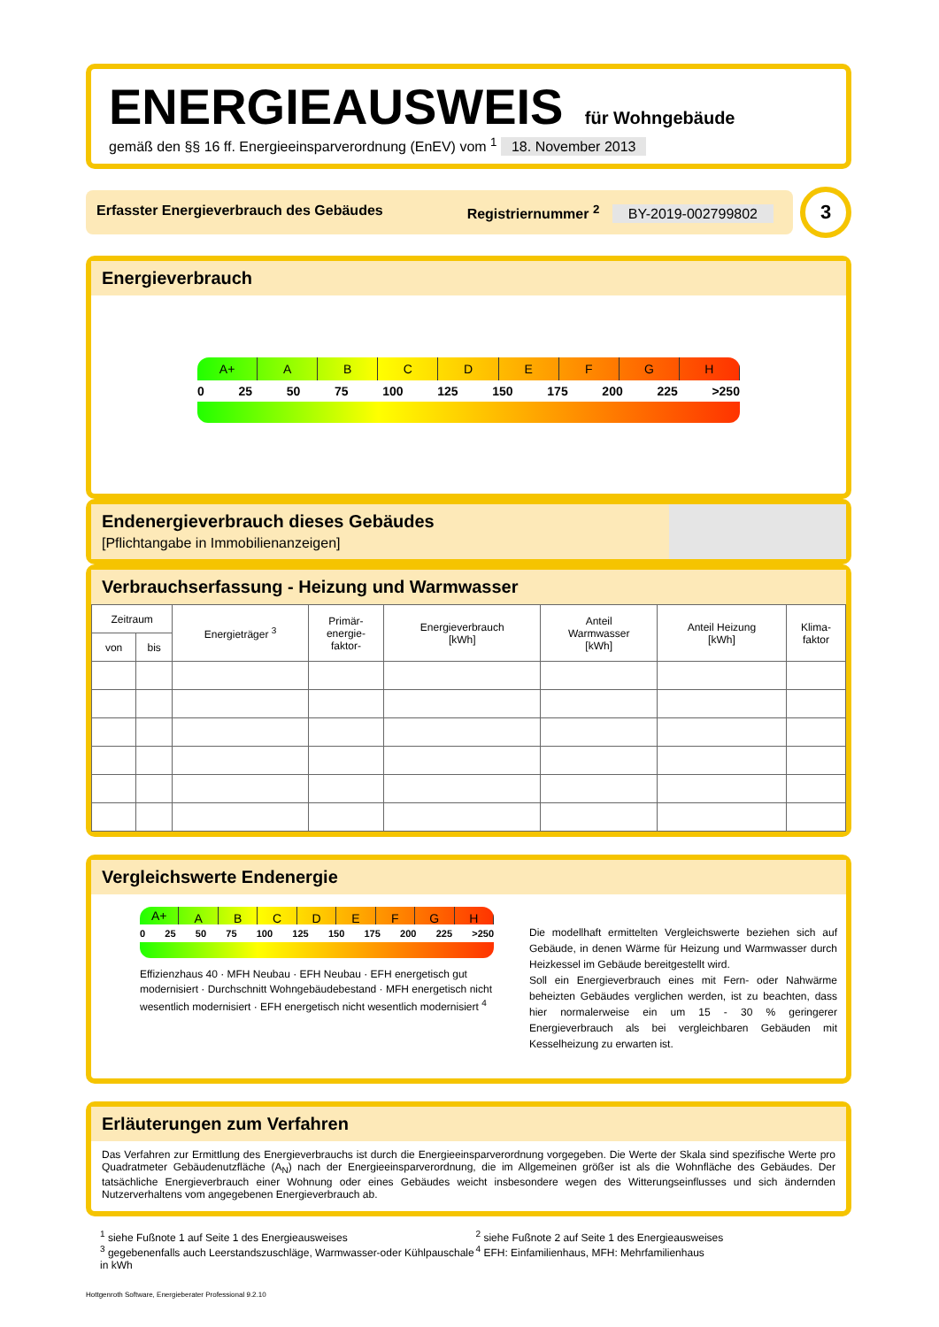ENERGIEAUSWEIS für Wohngebäude
gemäß den §§ 16 ff. Energieeinsparverordnung (EnEV) vom <sup>1</sup> 18. November 2013
Erfasster Energieverbrauch des Gebäudes Registriernummer <sup>2</sup> BY-2019-002799802
3
Energieverbrauch
A+ A B C D E F G H
0 25 50 75 100 125 150 175 200 225 >250
Endenergieverbrauch dieses Gebäudes
[Pflichtangabe in Immobilienanzeigen]
Verbrauchserfassung - Heizung und Warmwasser
| Zeitraum | | Energieträger <sup>3</sup> | Primär- energie- faktor- | Energieverbrauch [kWh] | Anteil Warmwasser [kWh] | Anteil Heizung [kWh] | Klima- faktor |
| --- | --- | --- | --- | --- | --- | --- | --- |
| von | bis | | | | | | |
Vergleichswerte Endenergie
A+
A B C D E F G H
0 25 50 75 100 125 150 175 200 225 >250
Effizienzhaus 40 · MFH Neubau · EFH Neubau · EFH energetisch gut modernisiert · Durchschnitt Wohngebäudebestand · MFH energetisch nicht wesentlich modernisiert · EFH energetisch nicht wesentlich modernisiert <sup>4</sup>
Die modellhaft ermittelten Vergleichswerte beziehen sich auf Gebäude, in denen Wärme für Heizung und Warmwasser durch Heizkessel im Gebäude bereitgestellt wird.
Soll ein Energieverbrauch eines mit Fern- oder Nahwärme beheizten Gebäudes verglichen werden, ist zu beachten, dass hier normalerweise ein um 15 - 30 % geringerer Energieverbrauch als bei vergleichbaren Gebäuden mit Kesselheizung zu erwarten ist.
Erläuterungen zum Verfahren
Das Verfahren zur Ermittlung des Energieverbrauchs ist durch die Energieeinsparverordnung vorgegeben. Die Werte der Skala sind spezifische Werte pro Quadratmeter Gebäudenutzfläche (A<sub>N</sub>) nach der Energieeinsparverordnung, die im Allgemeinen größer ist als die Wohnfläche des Gebäudes. Der tatsächliche Energieverbrauch einer Wohnung oder eines Gebäudes weicht insbesondere wegen des Witterungseinflusses und sich ändernden Nutzerverhaltens vom angegebenen Energieverbrauch ab.
<sup>1</sup> siehe Fußnote 1 auf Seite 1 des Energieausweises
<sup>2</sup> siehe Fußnote 2 auf Seite 1 des Energieausweises
<sup>3</sup> gegebenenfalls auch Leerstandszuschläge, Warmwasser-oder Kühlpauschale in kWh
<sup>4</sup> EFH: Einfamilienhaus, MFH: Mehrfamilienhaus
Hottgenroth Software, Energieberater Professional 9.2.10